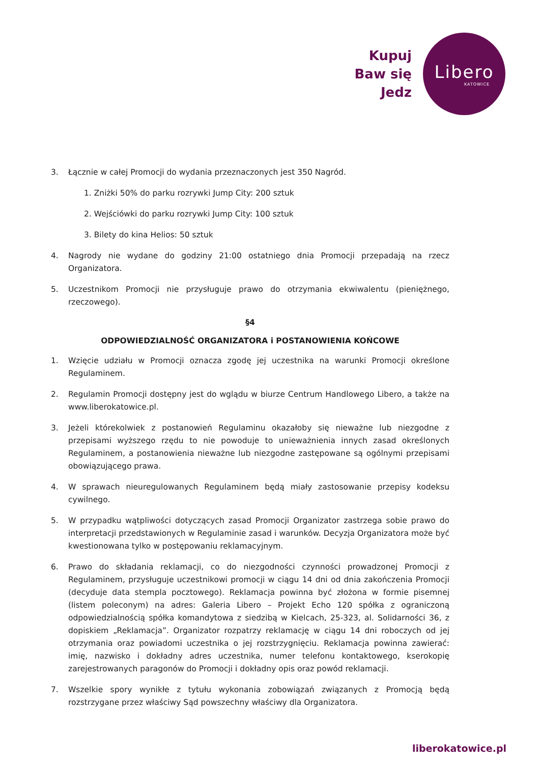Kupuj
Baw się
Jedz
Libero
KATOWICE
3. Łącznie w całej Promocji do wydania przeznaczonych jest 350 Nagród.
1. Zniżki 50% do parku rozrywki Jump City: 200 sztuk
2. Wejściówki do parku rozrywki Jump City: 100 sztuk
3. Bilety do kina Helios: 50 sztuk
4. Nagrody nie wydane do godziny 21:00 ostatniego dnia Promocji przepadają na rzecz Organizatora.
5. Uczestnikom Promocji nie przysługuje prawo do otrzymania ekwiwalentu (pieniężnego, rzeczowego).
§4
ODPOWIEDZIALNOŚĆ ORGANIZATORA i POSTANOWIENIA KOŃCOWE
1. Wzięcie udziału w Promocji oznacza zgodę jej uczestnika na warunki Promocji określone Regulaminem.
2. Regulamin Promocji dostępny jest do wglądu w biurze Centrum Handlowego Libero, a także na www.liberokatowice.pl.
3. Jeżeli którekolwiek z postanowień Regulaminu okazałoby się nieważne lub niezgodne z przepisami wyższego rzędu to nie powoduje to unieważnienia innych zasad określonych Regulaminem, a postanowienia nieważne lub niezgodne zastępowane są ogólnymi przepisami obowiązującego prawa.
4. W sprawach nieuregulowanych Regulaminem będą miały zastosowanie przepisy kodeksu cywilnego.
5. W przypadku wątpliwości dotyczących zasad Promocji Organizator zastrzega sobie prawo do interpretacji przedstawionych w Regulaminie zasad i warunków. Decyzja Organizatora może być kwestionowana tylko w postępowaniu reklamacyjnym.
6. Prawo do składania reklamacji, co do niezgodności czynności prowadzonej Promocji z Regulaminem, przysługuje uczestnikowi promocji w ciągu 14 dni od dnia zakończenia Promocji (decyduje data stempla pocztowego). Reklamacja powinna być złożona w formie pisemnej (listem poleconym) na adres: Galeria Libero – Projekt Echo 120 spółka z ograniczoną odpowiedzialnością spółka komandytowa z siedzibą w Kielcach, 25-323, al. Solidarności 36, z dopiskiem „Reklamacja”. Organizator rozpatrzy reklamację w ciągu 14 dni roboczych od jej otrzymania oraz powiadomi uczestnika o jej rozstrzygnięciu. Reklamacja powinna zawierać: imię, nazwisko i dokładny adres uczestnika, numer telefonu kontaktowego, kserokopię zarejestrowanych paragonów do Promocji i dokładny opis oraz powód reklamacji.
7. Wszelkie spory wynikłe z tytułu wykonania zobowiązań związanych z Promocją będą rozstrzygane przez właściwy Sąd powszechny właściwy dla Organizatora.
liberokatowice.pl